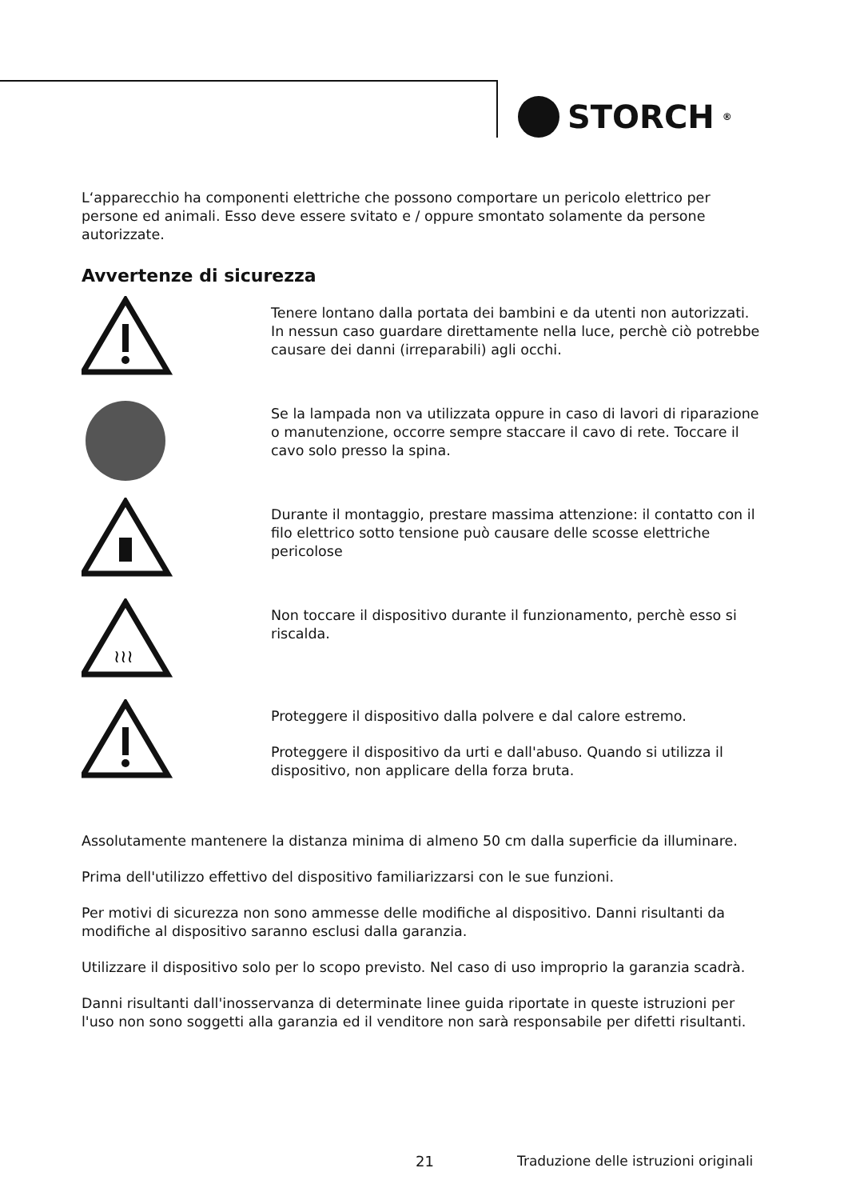STORCH<sup>®</sup>
L‘apparecchio ha componenti elettriche che possono comportare un pericolo elettrico per persone ed animali. Esso deve essere svitato e / oppure smontato solamente da persone autorizzate.
Avvertenze di sicurezza
Tenere lontano dalla portata dei bambini e da utenti non autorizzati. In nessun caso guardare direttamente nella luce, perchè ciò potrebbe causare dei danni (irreparabili) agli occhi.
Se la lampada non va utilizzata oppure in caso di lavori di riparazione o manutenzione, occorre sempre staccare il cavo di rete. Toccare il cavo solo presso la spina.
Durante il montaggio, prestare massima attenzione: il contatto con il filo elettrico sotto tensione può causare delle scosse elettriche pericolose
≀≀≀
Non toccare il dispositivo durante il funzionamento, perchè esso si riscalda.
Proteggere il dispositivo dalla polvere e dal calore estremo.
Proteggere il dispositivo da urti e dall'abuso. Quando si utilizza il dispositivo, non applicare della forza bruta.
Assolutamente mantenere la distanza minima di almeno 50 cm dalla superficie da illuminare.
Prima dell'utilizzo effettivo del dispositivo familiarizzarsi con le sue funzioni.
Per motivi di sicurezza non sono ammesse delle modifiche al dispositivo. Danni risultanti da modifiche al dispositivo saranno esclusi dalla garanzia.
Utilizzare il dispositivo solo per lo scopo previsto. Nel caso di uso improprio la garanzia scadrà.
Danni risultanti dall'inosservanza di determinate linee guida riportate in queste istruzioni per l'uso non sono soggetti alla garanzia ed il venditore non sarà responsabile per difetti risultanti.
21
Traduzione delle istruzioni originali